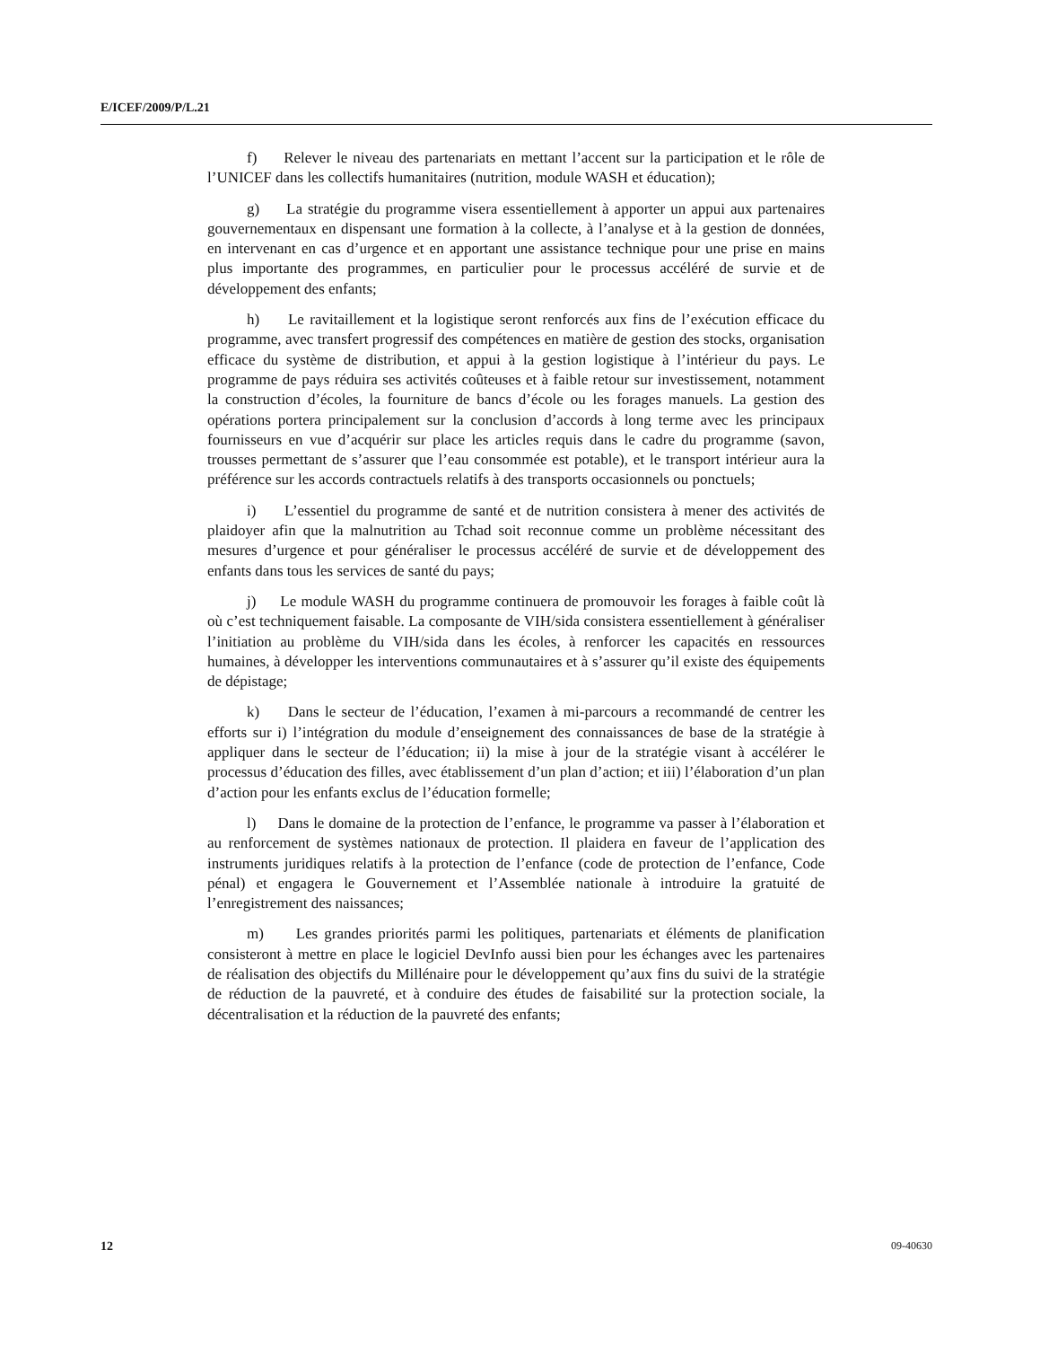E/ICEF/2009/P/L.21
f) Relever le niveau des partenariats en mettant l’accent sur la participation et le rôle de l’UNICEF dans les collectifs humanitaires (nutrition, module WASH et éducation);
g) La stratégie du programme visera essentiellement à apporter un appui aux partenaires gouvernementaux en dispensant une formation à la collecte, à l’analyse et à la gestion de données, en intervenant en cas d’urgence et en apportant une assistance technique pour une prise en mains plus importante des programmes, en particulier pour le processus accéléré de survie et de développement des enfants;
h) Le ravitaillement et la logistique seront renforcés aux fins de l’exécution efficace du programme, avec transfert progressif des compétences en matière de gestion des stocks, organisation efficace du système de distribution, et appui à la gestion logistique à l’intérieur du pays. Le programme de pays réduira ses activités coûteuses et à faible retour sur investissement, notamment la construction d’écoles, la fourniture de bancs d’école ou les forages manuels. La gestion des opérations portera principalement sur la conclusion d’accords à long terme avec les principaux fournisseurs en vue d’acquérir sur place les articles requis dans le cadre du programme (savon, trousses permettant de s’assurer que l’eau consommée est potable), et le transport intérieur aura la préférence sur les accords contractuels relatifs à des transports occasionnels ou ponctuels;
i) L’essentiel du programme de santé et de nutrition consistera à mener des activités de plaidoyer afin que la malnutrition au Tchad soit reconnue comme un problème nécessitant des mesures d’urgence et pour généraliser le processus accéléré de survie et de développement des enfants dans tous les services de santé du pays;
j) Le module WASH du programme continuera de promouvoir les forages à faible coût là où c’est techniquement faisable. La composante de VIH/sida consistera essentiellement à généraliser l’initiation au problème du VIH/sida dans les écoles, à renforcer les capacités en ressources humaines, à développer les interventions communautaires et à s’assurer qu’il existe des équipements de dépistage;
k) Dans le secteur de l’éducation, l’examen à mi-parcours a recommandé de centrer les efforts sur i) l’intégration du module d’enseignement des connaissances de base de la stratégie à appliquer dans le secteur de l’éducation; ii) la mise à jour de la stratégie visant à accélérer le processus d’éducation des filles, avec établissement d’un plan d’action; et iii) l’élaboration d’un plan d’action pour les enfants exclus de l’éducation formelle;
l) Dans le domaine de la protection de l’enfance, le programme va passer à l’élaboration et au renforcement de systèmes nationaux de protection. Il plaidera en faveur de l’application des instruments juridiques relatifs à la protection de l’enfance (code de protection de l’enfance, Code pénal) et engagera le Gouvernement et l’Assemblée nationale à introduire la gratuité de l’enregistrement des naissances;
m) Les grandes priorités parmi les politiques, partenariats et éléments de planification consisteront à mettre en place le logiciel DevInfo aussi bien pour les échanges avec les partenaires de réalisation des objectifs du Millénaire pour le développement qu’aux fins du suivi de la stratégie de réduction de la pauvreté, et à conduire des études de faisabilité sur la protection sociale, la décentralisation et la réduction de la pauvreté des enfants;
12 09-40630